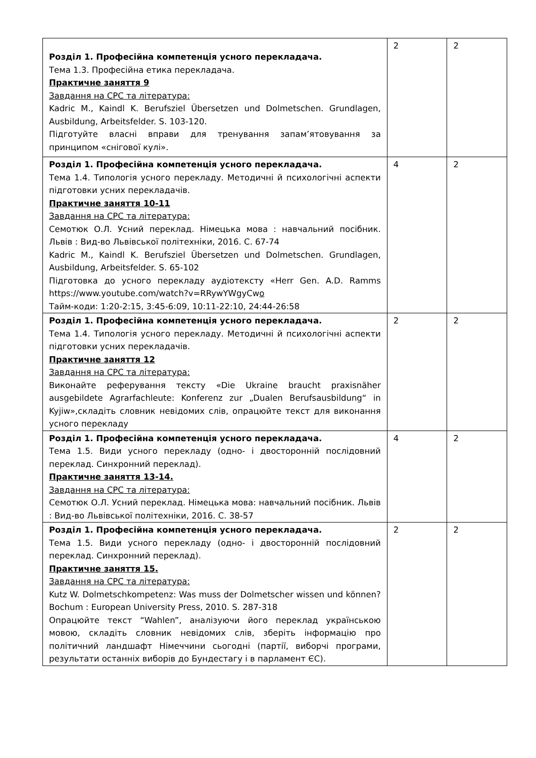| Розділ 1. Професійна компетенція усного перекладача. Тема 1.3. Професійна етика перекладача. Практичне заняття 9 Завдання на СРС та література: Kadric M., Kaindl K. Berufsziel Übersetzen und Dolmetschen. Grundlagen, Ausbildung, Arbeitsfelder. S. 103-120. Підготуйте власні вправи для тренування запам’ятовування за принципом «снігової кулі». | 2 | 2 |
| Розділ 1. Професійна компетенція усного перекладача. Тема 1.4. Типологія усного перекладу. Методичні й психологічні аспекти підготовки усних перекладачів. Практичне заняття 10-11 Завдання на СРС та література: Семотюк О.Л. Усний переклад. Німецька мова : навчальний посібник. Львів : Вид-во Львівської політехніки, 2016. С. 67-74 Kadric M., Kaindl K. Berufsziel Übersetzen und Dolmetschen. Grundlagen, Ausbildung, Arbeitsfelder. S. 65-102 Підготовка до усного перекладу аудіотексту «Herr Gen. A.D. Ramms https://www.youtube.com/watch?v=RRywYWgyCw o Тайм-коди: 1:20-2:15, 3:45-6:09, 10:11-22:10, 24:44-26:58 | 4 | 2 |
| Розділ 1. Професійна компетенція усного перекладача. Тема 1.4. Типологія усного перекладу. Методичні й психологічні аспекти підготовки усних перекладачів. Практичне заняття 12 Завдання на СРС та література: Виконайте реферування тексту «Die Ukraine braucht praxisnäher ausgebildete Agrarfachleute: Konferenz zur „Dualen Berufsausbildung“ in Kyjiw»,складіть словник невідомих слів, опрацюйте текст для виконання усного перекладу | 2 | 2 |
| Розділ 1. Професійна компетенція усного перекладача. Тема 1.5. Види усного перекладу (одно- і двосторонній послідовний переклад. Синхронний переклад). Практичне заняття 13-14. Завдання на СРС та література: Семотюк О.Л. Усний переклад. Німецька мова: навчальний посібник. Львів : Вид-во Львівської політехніки, 2016. С. 38-57 | 4 | 2 |
| Розділ 1. Професійна компетенція усного перекладача. Тема 1.5. Види усного перекладу (одно- і двосторонній послідовний переклад. Синхронний переклад). Практичне заняття 15. Завдання на СРС та література: Kutz W. Dolmetschkompetenz: Was muss der Dolmetscher wissen und können? Bochum : European University Press, 2010. S. 287-318 Опрацюйте текст “Wahlen”, аналізуючи його переклад українською мовою, складіть словник невідомих слів, зберіть інформацію про політичний ландшафт Німеччини сьогодні (партії, виборчі програми, результати останніх виборів до Бундестагу і в парламент ЄС). | 2 | 2 |